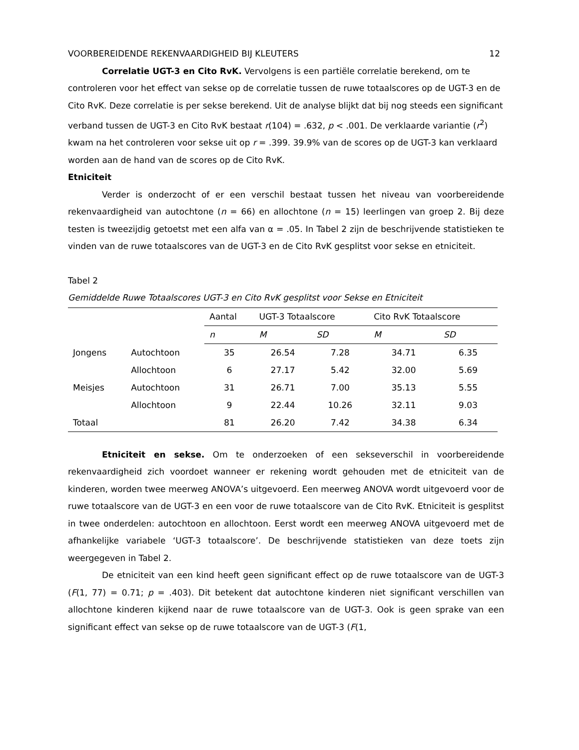VOORBEREIDENDE REKENVAARDIGHEID BIJ KLEUTERS 12
Correlatie UGT-3 en Cito RvK. Vervolgens is een partiële correlatie berekend, om te controleren voor het effect van sekse op de correlatie tussen de ruwe totaalscores op de UGT-3 en de Cito RvK. Deze correlatie is per sekse berekend. Uit de analyse blijkt dat bij nog steeds een significant verband tussen de UGT-3 en Cito RvK bestaat r(104) = .632, p < .001. De verklaarde variantie (r<sup>2</sup>) kwam na het controleren voor sekse uit op r = .399. 39.9% van de scores op de UGT-3 kan verklaard worden aan de hand van de scores op de Cito RvK.
Etniciteit
Verder is onderzocht of er een verschil bestaat tussen het niveau van voorbereidende rekenvaardigheid van autochtone (n = 66) en allochtone (n = 15) leerlingen van groep 2. Bij deze testen is tweezijdig getoetst met een alfa van α = .05. In Tabel 2 zijn de beschrijvende statistieken te vinden van de ruwe totaalscores van de UGT-3 en de Cito RvK gesplitst voor sekse en etniciteit.
Tabel 2
Gemiddelde Ruwe Totaalscores UGT-3 en Cito RvK gesplitst voor Sekse en Etniciteit
| | | Aantal | UGT-3 Totaalscore | | Cito RvK Totaalscore | |
| --- | --- | --- | --- | --- | --- | --- |
| | | n | M | SD | M | SD |
| Jongens | Autochtoon | 35 | 26.54 | 7.28 | 34.71 | 6.35 |
| | Allochtoon | 6 | 27.17 | 5.42 | 32.00 | 5.69 |
| Meisjes | Autochtoon | 31 | 26.71 | 7.00 | 35.13 | 5.55 |
| | Allochtoon | 9 | 22.44 | 10.26 | 32.11 | 9.03 |
| Totaal | | 81 | 26.20 | 7.42 | 34.38 | 6.34 |
Etniciteit en sekse. Om te onderzoeken of een sekseverschil in voorbereidende rekenvaardigheid zich voordoet wanneer er rekening wordt gehouden met de etniciteit van de kinderen, worden twee meerweg ANOVA’s uitgevoerd. Een meerweg ANOVA wordt uitgevoerd voor de ruwe totaalscore van de UGT-3 en een voor de ruwe totaalscore van de Cito RvK. Etniciteit is gesplitst in twee onderdelen: autochtoon en allochtoon. Eerst wordt een meerweg ANOVA uitgevoerd met de afhankelijke variabele ‘UGT-3 totaalscore’. De beschrijvende statistieken van deze toets zijn weergegeven in Tabel 2.
De etniciteit van een kind heeft geen significant effect op de ruwe totaalscore van de UGT-3 (F(1, 77) = 0.71; p = .403). Dit betekent dat autochtone kinderen niet significant verschillen van allochtone kinderen kijkend naar de ruwe totaalscore van de UGT-3. Ook is geen sprake van een significant effect van sekse op de ruwe totaalscore van de UGT-3 (F(1,